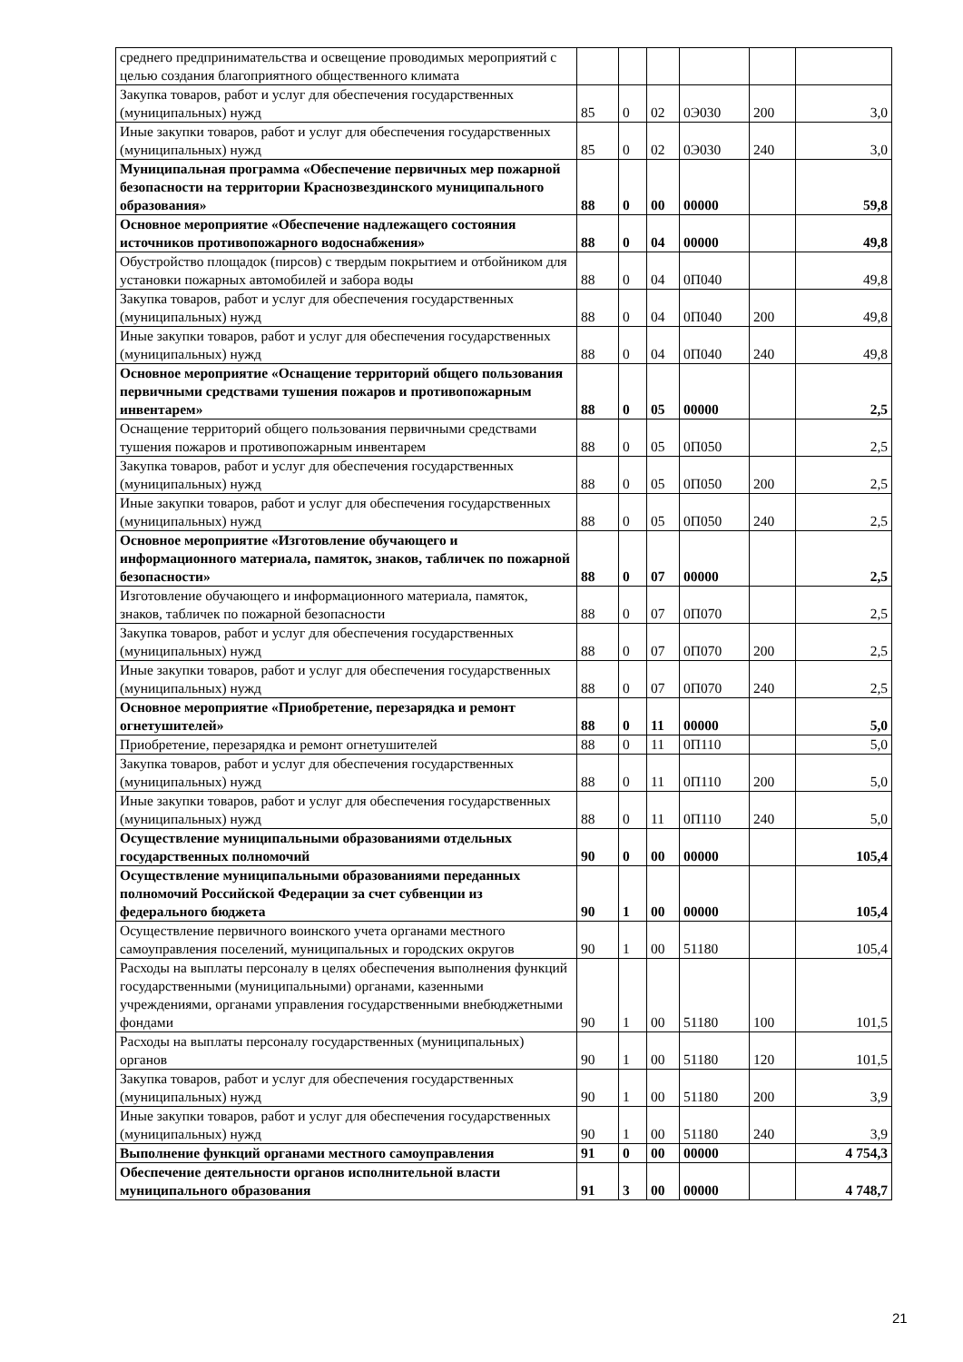| среднего предпринимательства и освещение проводимых мероприятий с целью создания благоприятного общественного климата | | | | | | |
| Закупка товаров, работ и услуг для обеспечения государственных (муниципальных) нужд | 85 | 0 | 02 | 0Э030 | 200 | 3,0 |
| Иные закупки товаров, работ и услуг для обеспечения государственных (муниципальных) нужд | 85 | 0 | 02 | 0Э030 | 240 | 3,0 |
| Муниципальная программа «Обеспечение первичных мер пожарной безопасности на территории Краснозвездинского муниципального образования» | 88 | 0 | 00 | 00000 | | 59,8 |
| Основное мероприятие «Обеспечение надлежащего состояния источников противопожарного водоснабжения» | 88 | 0 | 04 | 00000 | | 49,8 |
| Обустройство площадок (пирсов) с твердым покрытием и отбойником для установки пожарных автомобилей и забора воды | 88 | 0 | 04 | 0П040 | | 49,8 |
| Закупка товаров, работ и услуг для обеспечения государственных (муниципальных) нужд | 88 | 0 | 04 | 0П040 | 200 | 49,8 |
| Иные закупки товаров, работ и услуг для обеспечения государственных (муниципальных) нужд | 88 | 0 | 04 | 0П040 | 240 | 49,8 |
| Основное мероприятие «Оснащение территорий общего пользования первичными средствами тушения пожаров и противопожарным инвентарем» | 88 | 0 | 05 | 00000 | | 2,5 |
| Оснащение территорий общего пользования первичными средствами тушения пожаров и противопожарным инвентарем | 88 | 0 | 05 | 0П050 | | 2,5 |
| Закупка товаров, работ и услуг для обеспечения государственных (муниципальных) нужд | 88 | 0 | 05 | 0П050 | 200 | 2,5 |
| Иные закупки товаров, работ и услуг для обеспечения государственных (муниципальных) нужд | 88 | 0 | 05 | 0П050 | 240 | 2,5 |
| Основное мероприятие «Изготовление обучающего и информационного материала, памяток, знаков, табличек по пожарной безопасности» | 88 | 0 | 07 | 00000 | | 2,5 |
| Изготовление обучающего и информационного материала, памяток, знаков, табличек по пожарной безопасности | 88 | 0 | 07 | 0П070 | | 2,5 |
| Закупка товаров, работ и услуг для обеспечения государственных (муниципальных) нужд | 88 | 0 | 07 | 0П070 | 200 | 2,5 |
| Иные закупки товаров, работ и услуг для обеспечения государственных (муниципальных) нужд | 88 | 0 | 07 | 0П070 | 240 | 2,5 |
| Основное мероприятие «Приобретение, перезарядка и ремонт огнетушителей» | 88 | 0 | 11 | 00000 | | 5,0 |
| Приобретение, перезарядка и ремонт огнетушителей | 88 | 0 | 11 | 0П110 | | 5,0 |
| Закупка товаров, работ и услуг для обеспечения государственных (муниципальных) нужд | 88 | 0 | 11 | 0П110 | 200 | 5,0 |
| Иные закупки товаров, работ и услуг для обеспечения государственных (муниципальных) нужд | 88 | 0 | 11 | 0П110 | 240 | 5,0 |
| Осуществление муниципальными образованиями отдельных государственных полномочий | 90 | 0 | 00 | 00000 | | 105,4 |
| Осуществление муниципальными образованиями переданных полномочий Российской Федерации за счет субвенции из федерального бюджета | 90 | 1 | 00 | 00000 | | 105,4 |
| Осуществление первичного воинского учета органами местного самоуправления поселений, муниципальных и городских округов | 90 | 1 | 00 | 51180 | | 105,4 |
| Расходы на выплаты персоналу в целях обеспечения выполнения функций государственными (муниципальными) органами, казенными учреждениями, органами управления государственными внебюджетными фондами | 90 | 1 | 00 | 51180 | 100 | 101,5 |
| Расходы на выплаты персоналу государственных (муниципальных) органов | 90 | 1 | 00 | 51180 | 120 | 101,5 |
| Закупка товаров, работ и услуг для обеспечения государственных (муниципальных) нужд | 90 | 1 | 00 | 51180 | 200 | 3,9 |
| Иные закупки товаров, работ и услуг для обеспечения государственных (муниципальных) нужд | 90 | 1 | 00 | 51180 | 240 | 3,9 |
| Выполнение функций органами местного самоуправления | 91 | 0 | 00 | 00000 | | 4 754,3 |
| Обеспечение деятельности органов исполнительной власти муниципального образования | 91 | 3 | 00 | 00000 | | 4 748,7 |
21